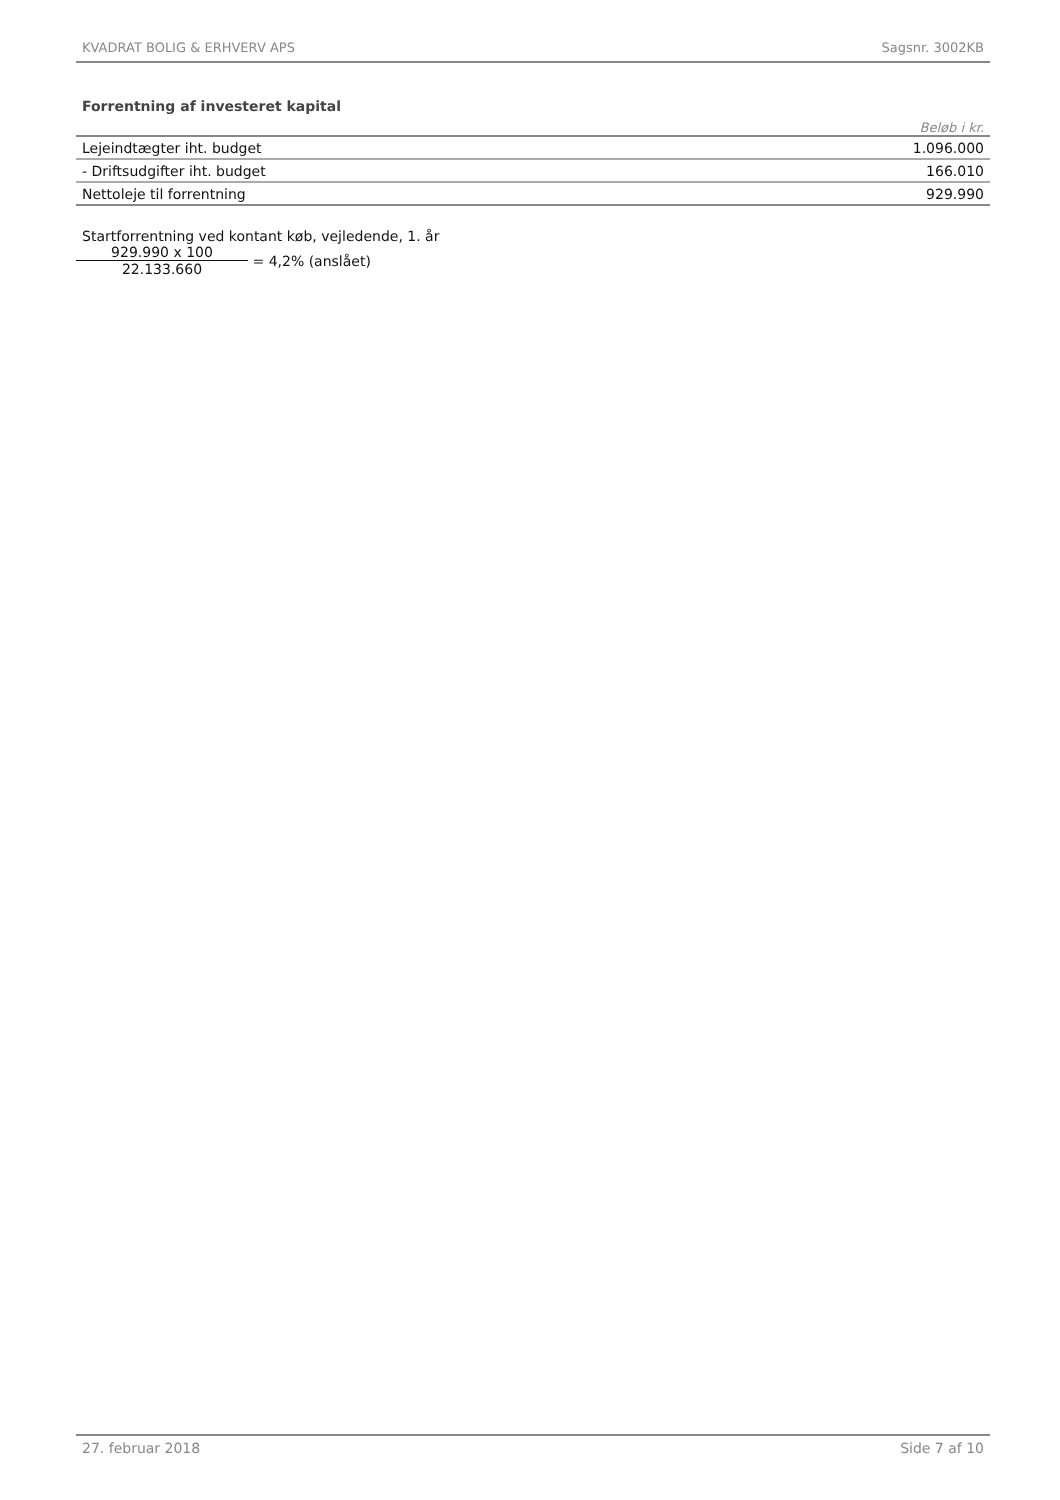KVADRAT BOLIG & ERHVERV APS Sagsnr. 3002KB
Forrentning af investeret kapital
Beløb i kr.
| Lejeindtægter iht. budget | 1.096.000 |
| - Driftsudgifter iht. budget | 166.010 |
| Nettoleje til forrentning | 929.990 |
Startforrentning ved kontant køb, vejledende, 1. år
929.990 x 100
22.133.660
= 4,2% (anslået)
27. februar 2018 Side 7 af 10